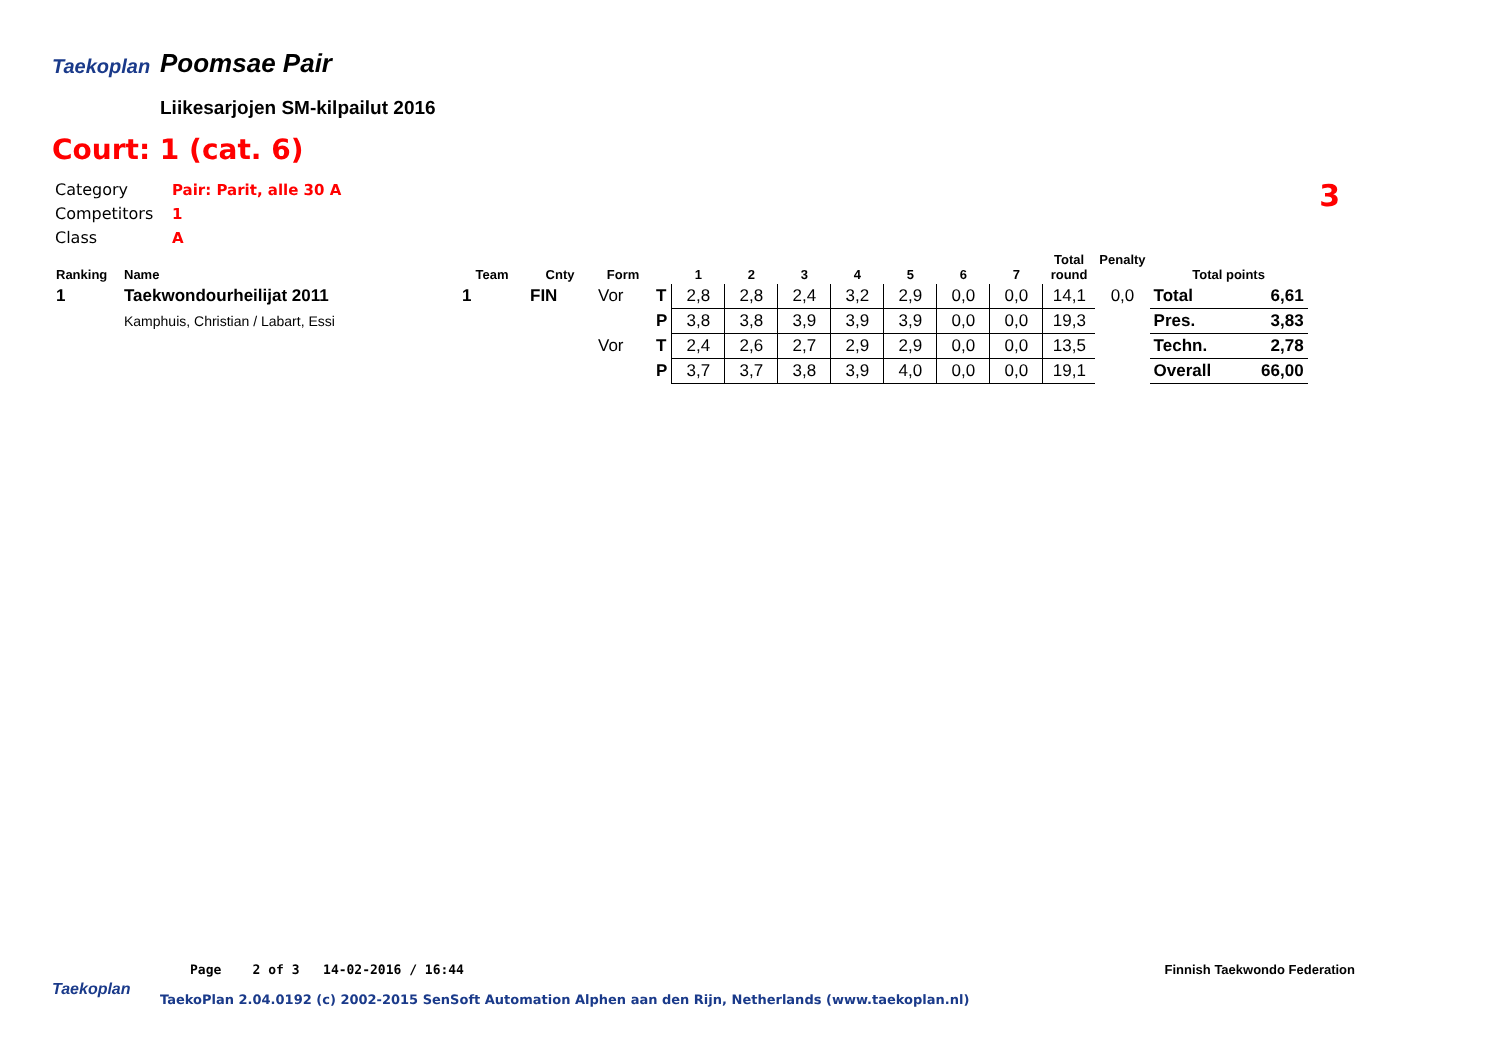Taekoplan
Poomsae Pair
Liikesarjojen SM-kilpailut 2016
Court: 1 (cat. 6)
Category Pair: Parit, alle 30 A
Competitors 1
Class A
3
| Ranking | Name | Team | Cnty | Form | | 1 | 2 | 3 | 4 | 5 | 6 | 7 | Total round | Penalty | Total points | |
| --- | --- | --- | --- | --- | --- | --- | --- | --- | --- | --- | --- | --- | --- | --- | --- | --- |
| 1 | Taekwondourheilijat 2011 | 1 | FIN | Vor | T | 2,8 | 2,8 | 2,4 | 3,2 | 2,9 | 0,0 | 0,0 | 14,1 | 0,0 | Total | 6,61 |
| | Kamphuis, Christian / Labart, Essi | | | | P | 3,8 | 3,8 | 3,9 | 3,9 | 3,9 | 0,0 | 0,0 | 19,3 | | Pres. | 3,83 |
| | | | | Vor | T | 2,4 | 2,6 | 2,7 | 2,9 | 2,9 | 0,0 | 0,0 | 13,5 | | Techn. | 2,78 |
| | | | | | P | 3,7 | 3,7 | 3,8 | 3,9 | 4,0 | 0,0 | 0,0 | 19,1 | | Overall | 66,00 |
Page 2 of 3 14-02-2016 / 16:44
Finnish Taekwondo Federation
Taekoplan
TaekoPlan 2.04.0192 (c) 2002-2015 SenSoft Automation Alphen aan den Rijn, Netherlands (www.taekoplan.nl)